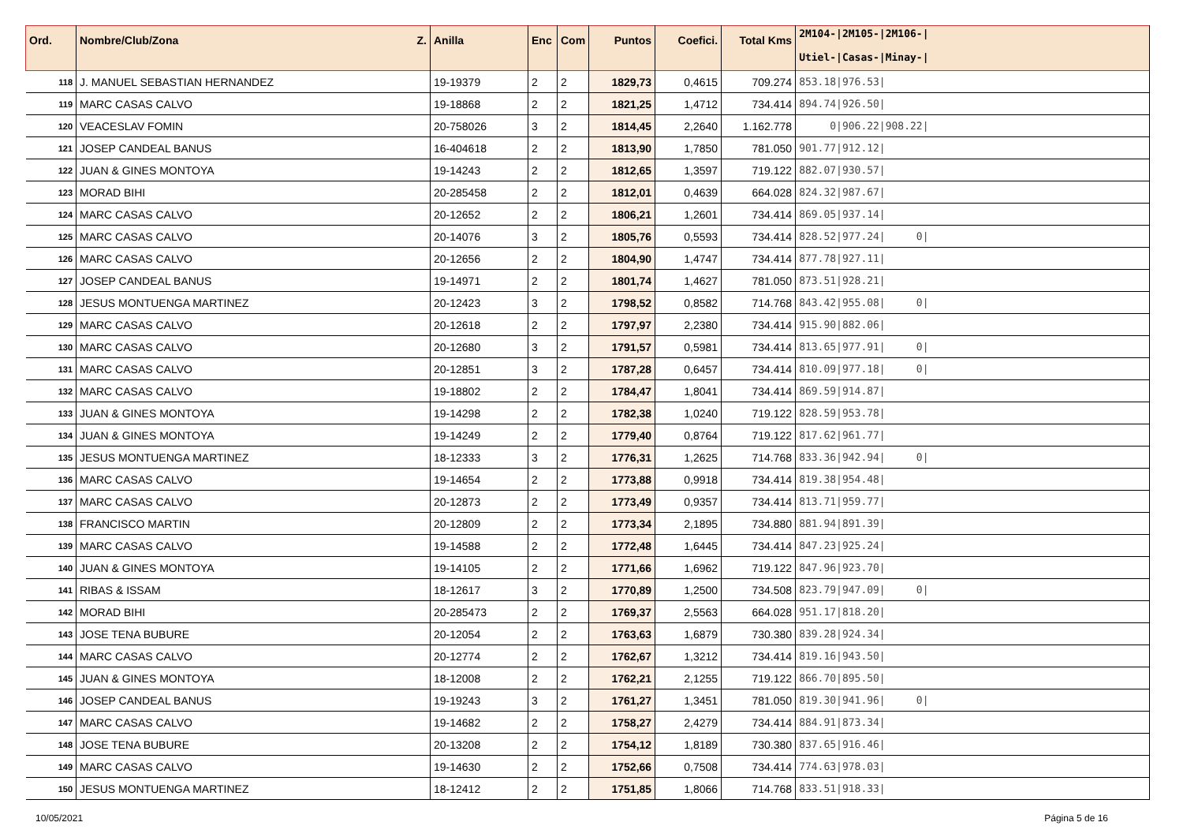| Ord. | Nombre/Club/Zona Z. | Anilla | Enc | Com | Puntos | Coefici. | Total Kms | 2M104-/2M105-/2M106-/ Utiel-/Casas-/Minay-/ |
| --- | --- | --- | --- | --- | --- | --- | --- | --- |
| 118 | J. MANUEL SEBASTIAN HERNANDEZ | 19-19379 | 2 | 2 | 1829,73 | 0,4615 | 709.274 | 853.18/976.53/ |
| 119 | MARC CASAS CALVO | 19-18868 | 2 | 2 | 1821,25 | 1,4712 | 734.414 | 894.74/926.50/ |
| 120 | VEACESLAV FOMIN | 20-758026 | 3 | 2 | 1814,45 | 2,2640 | 1.162.778 | 0/906.22/908.22/ |
| 121 | JOSEP CANDEAL BANUS | 16-404618 | 2 | 2 | 1813,90 | 1,7850 | 781.050 | 901.77/912.12/ |
| 122 | JUAN & GINES MONTOYA | 19-14243 | 2 | 2 | 1812,65 | 1,3597 | 719.122 | 882.07/930.57/ |
| 123 | MORAD BIHI | 20-285458 | 2 | 2 | 1812,01 | 0,4639 | 664.028 | 824.32/987.67/ |
| 124 | MARC CASAS CALVO | 20-12652 | 2 | 2 | 1806,21 | 1,2601 | 734.414 | 869.05/937.14/ |
| 125 | MARC CASAS CALVO | 20-14076 | 3 | 2 | 1805,76 | 0,5593 | 734.414 | 828.52/977.24/ 0/ |
| 126 | MARC CASAS CALVO | 20-12656 | 2 | 2 | 1804,90 | 1,4747 | 734.414 | 877.78/927.11/ |
| 127 | JOSEP CANDEAL BANUS | 19-14971 | 2 | 2 | 1801,74 | 1,4627 | 781.050 | 873.51/928.21/ |
| 128 | JESUS MONTUENGA MARTINEZ | 20-12423 | 3 | 2 | 1798,52 | 0,8582 | 714.768 | 843.42/955.08/ 0/ |
| 129 | MARC CASAS CALVO | 20-12618 | 2 | 2 | 1797,97 | 2,2380 | 734.414 | 915.90/882.06/ |
| 130 | MARC CASAS CALVO | 20-12680 | 3 | 2 | 1791,57 | 0,5981 | 734.414 | 813.65/977.91/ 0/ |
| 131 | MARC CASAS CALVO | 20-12851 | 3 | 2 | 1787,28 | 0,6457 | 734.414 | 810.09/977.18/ 0/ |
| 132 | MARC CASAS CALVO | 19-18802 | 2 | 2 | 1784,47 | 1,8041 | 734.414 | 869.59/914.87/ |
| 133 | JUAN & GINES MONTOYA | 19-14298 | 2 | 2 | 1782,38 | 1,0240 | 719.122 | 828.59/953.78/ |
| 134 | JUAN & GINES MONTOYA | 19-14249 | 2 | 2 | 1779,40 | 0,8764 | 719.122 | 817.62/961.77/ |
| 135 | JESUS MONTUENGA MARTINEZ | 18-12333 | 3 | 2 | 1776,31 | 1,2625 | 714.768 | 833.36/942.94/ 0/ |
| 136 | MARC CASAS CALVO | 19-14654 | 2 | 2 | 1773,88 | 0,9918 | 734.414 | 819.38/954.48/ |
| 137 | MARC CASAS CALVO | 20-12873 | 2 | 2 | 1773,49 | 0,9357 | 734.414 | 813.71/959.77/ |
| 138 | FRANCISCO MARTIN | 20-12809 | 2 | 2 | 1773,34 | 2,1895 | 734.880 | 881.94/891.39/ |
| 139 | MARC CASAS CALVO | 19-14588 | 2 | 2 | 1772,48 | 1,6445 | 734.414 | 847.23/925.24/ |
| 140 | JUAN & GINES MONTOYA | 19-14105 | 2 | 2 | 1771,66 | 1,6962 | 719.122 | 847.96/923.70/ |
| 141 | RIBAS & ISSAM | 18-12617 | 3 | 2 | 1770,89 | 1,2500 | 734.508 | 823.79/947.09/ 0/ |
| 142 | MORAD BIHI | 20-285473 | 2 | 2 | 1769,37 | 2,5563 | 664.028 | 951.17/818.20/ |
| 143 | JOSE TENA BUBURE | 20-12054 | 2 | 2 | 1763,63 | 1,6879 | 730.380 | 839.28/924.34/ |
| 144 | MARC CASAS CALVO | 20-12774 | 2 | 2 | 1762,67 | 1,3212 | 734.414 | 819.16/943.50/ |
| 145 | JUAN & GINES MONTOYA | 18-12008 | 2 | 2 | 1762,21 | 2,1255 | 719.122 | 866.70/895.50/ |
| 146 | JOSEP CANDEAL BANUS | 19-19243 | 3 | 2 | 1761,27 | 1,3451 | 781.050 | 819.30/941.96/ 0/ |
| 147 | MARC CASAS CALVO | 19-14682 | 2 | 2 | 1758,27 | 2,4279 | 734.414 | 884.91/873.34/ |
| 148 | JOSE TENA BUBURE | 20-13208 | 2 | 2 | 1754,12 | 1,8189 | 730.380 | 837.65/916.46/ |
| 149 | MARC CASAS CALVO | 19-14630 | 2 | 2 | 1752,66 | 0,7508 | 734.414 | 774.63/978.03/ |
| 150 | JESUS MONTUENGA MARTINEZ | 18-12412 | 2 | 2 | 1751,85 | 1,8066 | 714.768 | 833.51/918.33/ |
10/05/2021 Página 5 de 16